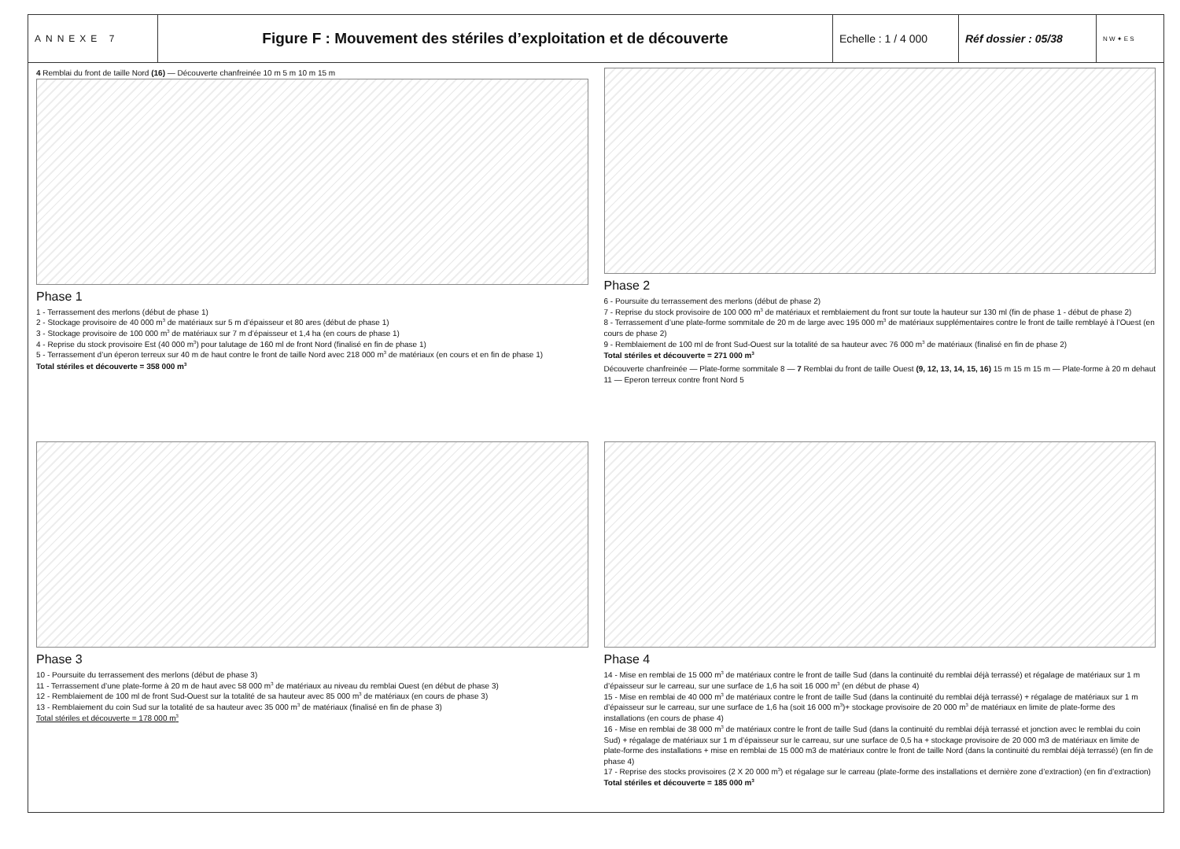ANNEXE 7
Figure F : Mouvement des stériles d’exploitation et de découverte
Echelle : 1 / 4 000 Réf dossier : 05/38
N W ✦ E S
4 Remblai du front de taille Nord (16) — Découverte chanfreinée 10 m 5 m 10 m 15 m
Phase 1
1 - Terrassement des merlons (début de phase 1)
2 - Stockage provisoire de 40 000 m<sup>3</sup> de matériaux sur 5 m d’épaisseur et 80 ares (début de phase 1)
3 - Stockage provisoire de 100 000 m<sup>3</sup> de matériaux sur 7 m d’épaisseur et 1,4 ha (en cours de phase 1)
4 - Reprise du stock provisoire Est (40 000 m<sup>3</sup>) pour talutage de 160 ml de front Nord (finalisé en fin de phase 1)
5 - Terrassement d’un éperon terreux sur 40 m de haut contre le front de taille Nord avec 218 000 m<sup>3</sup> de matériaux (en cours et en fin de phase 1)
Total stériles et découverte = 358 000 m<sup>3</sup>
Phase 2
6 - Poursuite du terrassement des merlons (début de phase 2)
7 - Reprise du stock provisoire de 100 000 m<sup>3</sup> de matériaux et remblaiement du front sur toute la hauteur sur 130 ml (fin de phase 1 - début de phase 2)
8 - Terrassement d’une plate-forme sommitale de 20 m de large avec 195 000 m<sup>3</sup> de matériaux supplémentaires contre le front de taille remblayé à l’Ouest (en cours de phase 2)
9 - Remblaiement de 100 ml de front Sud-Ouest sur la totalité de sa hauteur avec 76 000 m<sup>3</sup> de matériaux (finalisé en fin de phase 2)
Total stériles et découverte = 271 000 m<sup>3</sup>
Découverte chanfreinée — Plate-forme sommitale 8 — 7 Remblai du front de taille Ouest (9, 12, 13, 14, 15, 16) 15 m 15 m 15 m — Plate-forme à 20 m dehaut 11 — Eperon terreux contre front Nord 5
Phase 3
10 - Poursuite du terrassement des merlons (début de phase 3)
11 - Terrassement d’une plate-forme à 20 m de haut avec 58 000 m<sup>3</sup> de matériaux au niveau du remblai Ouest (en début de phase 3)
12 - Remblaiement de 100 ml de front Sud-Ouest sur la totalité de sa hauteur avec 85 000 m<sup>3</sup> de matériaux (en cours de phase 3)
13 - Remblaiement du coin Sud sur la totalité de sa hauteur avec 35 000 m<sup>3</sup> de matériaux (finalisé en fin de phase 3)
Total stériles et découverte = 178 000 m<sup>3</sup>
Phase 4
14 - Mise en remblai de 15 000 m<sup>3</sup> de matériaux contre le front de taille Sud (dans la continuité du remblai déjà terrassé) et régalage de matériaux sur 1 m d’épaisseur sur le carreau, sur une surface de 1,6 ha soit 16 000 m<sup>3</sup> (en début de phase 4)
15 - Mise en remblai de 40 000 m<sup>3</sup> de matériaux contre le front de taille Sud (dans la continuité du remblai déjà terrassé) + régalage de matériaux sur 1 m d’épaisseur sur le carreau, sur une surface de 1,6 ha (soit 16 000 m<sup>3</sup>)+ stockage provisoire de 20 000 m<sup>3</sup> de matériaux en limite de plate-forme des installations (en cours de phase 4)
16 - Mise en remblai de 38 000 m<sup>3</sup> de matériaux contre le front de taille Sud (dans la continuité du remblai déjà terrassé et jonction avec le remblai du coin Sud) + régalage de matériaux sur 1 m d’épaisseur sur le carreau, sur une surface de 0,5 ha + stockage provisoire de 20 000 m3 de matériaux en limite de plate-forme des installations + mise en remblai de 15 000 m3 de matériaux contre le front de taille Nord (dans la continuité du remblai déjà terrassé) (en fin de phase 4)
17 - Reprise des stocks provisoires (2 X 20 000 m<sup>3</sup>) et régalage sur le carreau (plate-forme des installations et dernière zone d’extraction) (en fin d’extraction)
Total stériles et découverte = 185 000 m<sup>3</sup>